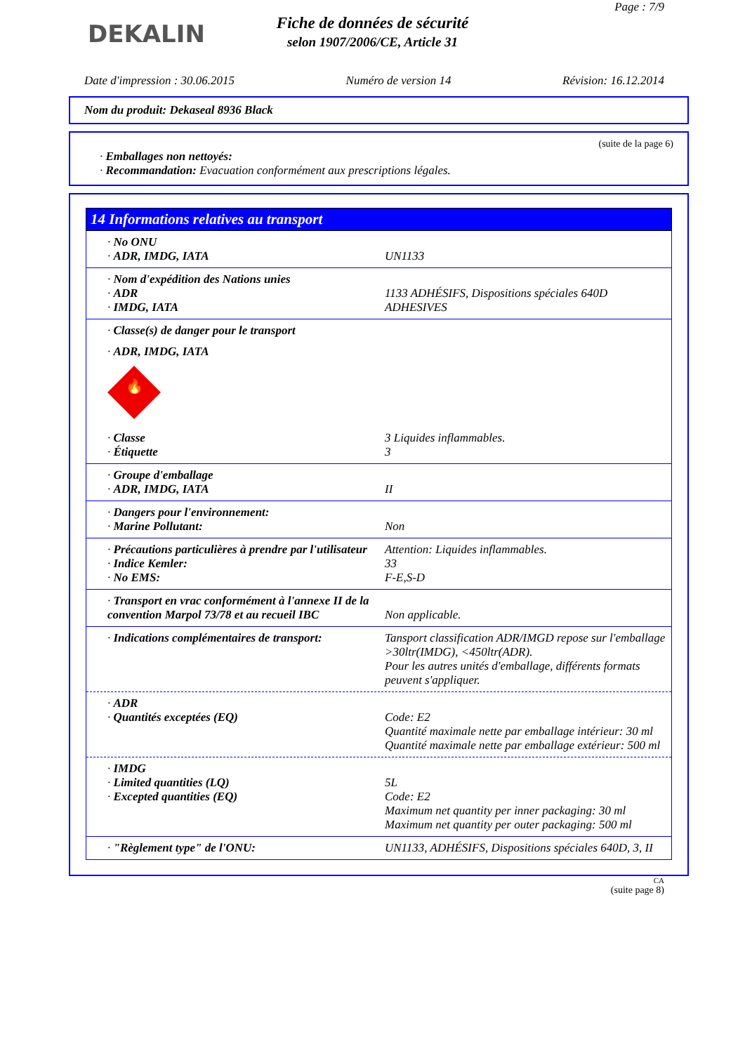DEKALIN
Page : 7/9
Fiche de données de sécurité
selon 1907/2006/CE, Article 31
Date d'impression : 30.06.2015 Numéro de version 14 Révision: 16.12.2014
Nom du produit: Dekaseal 8936 Black
(suite de la page 6)
· Emballages non nettoyés:
· Recommandation: Evacuation conformément aux prescriptions légales.
14 Informations relatives au transport
· No ONU
· ADR, IMDG, IATA UN1133
· Nom d'expédition des Nations unies
· ADR 1133 ADHÉSIFS, Dispositions spéciales 640D
· IMDG, IATA ADHESIVES
· Classe(s) de danger pour le transport
· ADR, IMDG, IATA
🔥
· Classe 3 Liquides inflammables.
· Étiquette 3
· Groupe d'emballage
· ADR, IMDG, IATA II
· Dangers pour l'environnement:
· Marine Pollutant: Non
· Précautions particulières à prendre par l'utilisateur
Attention: Liquides inflammables.
· Indice Kemler: 33
· No EMS: F-E,S-D
· Transport en vrac conformément à l'annexe II de la convention Marpol 73/78 et au recueil IBC
Non applicable.
· Indications complémentaires de transport:
Tansport classification ADR/IMGD repose sur l'emballage >30ltr(IMDG), <450ltr(ADR).
Pour les autres unités d'emballage, différents formats peuvent s'appliquer.
· ADR
· Quantités exceptées (EQ) Code: E2
Quantité maximale nette par emballage intérieur: 30 ml
Quantité maximale nette par emballage extérieur: 500 ml
· IMDG
· Limited quantities (LQ) 5L
· Excepted quantities (EQ) Code: E2
Maximum net quantity per inner packaging: 30 ml
Maximum net quantity per outer packaging: 500 ml
· "Règlement type" de l'ONU: UN1133, ADHÉSIFS, Dispositions spéciales 640D, 3, II
CA
(suite page 8)